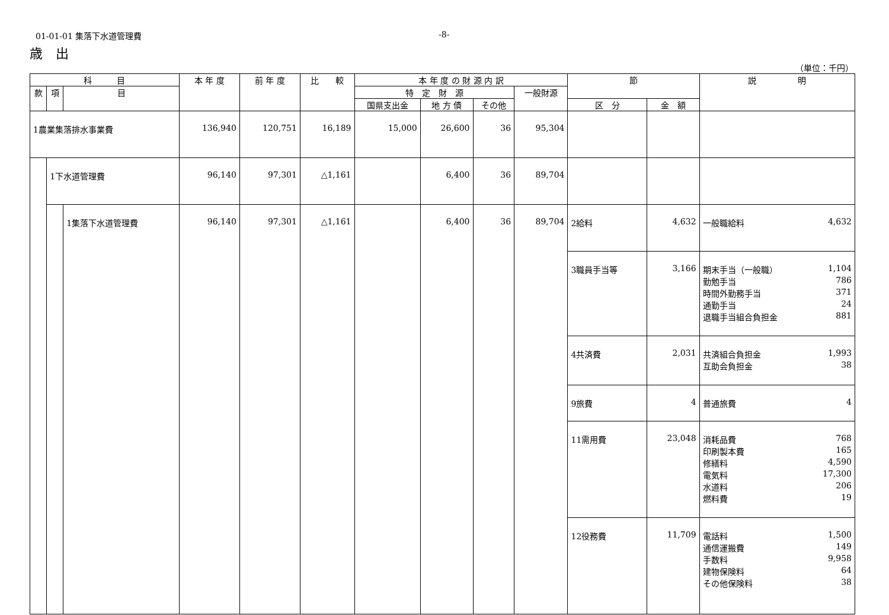01-01-01 集落下水道管理費 -8-
歳　出
（単位：千円）
| 科 目 | | | 本 年 度 | 前 年 度 | 比 較 | 本 年 度 の 財 源 内 訳 | | | | 節 | | 説 明 |
| --- | --- | --- | --- | --- | --- | --- | --- | --- | --- | --- | --- | --- |
| 款 | 項 | 目 | | | | 特 定 財 源 | | | 一般財源 | | | |
| | | | | | | 国県支出金 | 地 方 債 | その他 | | 区 分 | 金 額 | |
| 1農業集落排水事業費 | | | 136,940 | 120,751 | 16,189 | 15,000 | 26,600 | 36 | 95,304 | | | |
| | 1下水道管理費 | | 96,140 | 97,301 | △1,161 | | 6,400 | 36 | 89,704 | | | |
| | | 1集落下水道管理費 | 96,140 | 97,301 | △1,161 | | 6,400 | 36 | 89,704 | 2給料 | 4,632 | 一般職給料 4,632 |
| | | | | | | | | | | 3職員手当等 | 3,166 | 期末手当（一般職） 1,104 勤勉手当 786 時間外勤務手当 371 通勤手当 24 退職手当組合負担金 881 |
| | | | | | | | | | | 4共済費 | 2,031 | 共済組合負担金 1,993 互助会負担金 38 |
| | | | | | | | | | | 9旅費 | 4 | 普通旅費 4 |
| | | | | | | | | | | 11需用費 | 23,048 | 消耗品費 768 印刷製本費 165 修繕料 4,590 電気料 17,300 水道料 206 燃料費 19 |
| | | | | | | | | | | 12役務費 | 11,709 | 電話料 1,500 通信運搬費 149 手数料 9,958 建物保険料 64 その他保険料 38 |